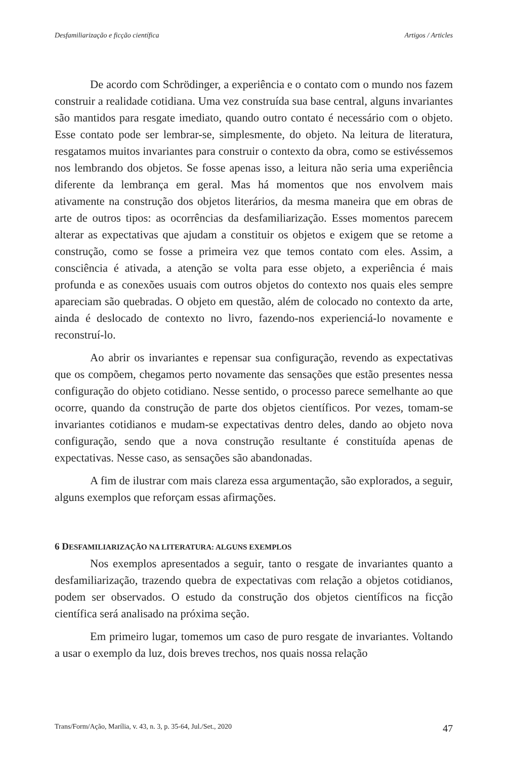Desfamiliarização e ficção científica Artigos / Articles
De acordo com Schrödinger, a experiência e o contato com o mundo nos fazem construir a realidade cotidiana. Uma vez construída sua base central, alguns invariantes são mantidos para resgate imediato, quando outro contato é necessário com o objeto. Esse contato pode ser lembrar-se, simplesmente, do objeto. Na leitura de literatura, resgatamos muitos invariantes para construir o contexto da obra, como se estivéssemos nos lembrando dos objetos. Se fosse apenas isso, a leitura não seria uma experiência diferente da lembrança em geral. Mas há momentos que nos envolvem mais ativamente na construção dos objetos literários, da mesma maneira que em obras de arte de outros tipos: as ocorrências da desfamiliarização. Esses momentos parecem alterar as expectativas que ajudam a constituir os objetos e exigem que se retome a construção, como se fosse a primeira vez que temos contato com eles. Assim, a consciência é ativada, a atenção se volta para esse objeto, a experiência é mais profunda e as conexões usuais com outros objetos do contexto nos quais eles sempre apareciam são quebradas. O objeto em questão, além de colocado no contexto da arte, ainda é deslocado de contexto no livro, fazendo-nos experienciá-lo novamente e reconstruí-lo.
Ao abrir os invariantes e repensar sua configuração, revendo as expectativas que os compõem, chegamos perto novamente das sensações que estão presentes nessa configuração do objeto cotidiano. Nesse sentido, o processo parece semelhante ao que ocorre, quando da construção de parte dos objetos científicos. Por vezes, tomam-se invariantes cotidianos e mudam-se expectativas dentro deles, dando ao objeto nova configuração, sendo que a nova construção resultante é constituída apenas de expectativas. Nesse caso, as sensações são abandonadas.
A fim de ilustrar com mais clareza essa argumentação, são explorados, a seguir, alguns exemplos que reforçam essas afirmações.
6 DESFAMILIARIZAÇÃO NA LITERATURA: ALGUNS EXEMPLOS
Nos exemplos apresentados a seguir, tanto o resgate de invariantes quanto a desfamiliarização, trazendo quebra de expectativas com relação a objetos cotidianos, podem ser observados. O estudo da construção dos objetos científicos na ficção científica será analisado na próxima seção.
Em primeiro lugar, tomemos um caso de puro resgate de invariantes. Voltando a usar o exemplo da luz, dois breves trechos, nos quais nossa relação
Trans/Form/Ação, Marília, v. 43, n. 3, p. 35-64, Jul./Set., 2020 47